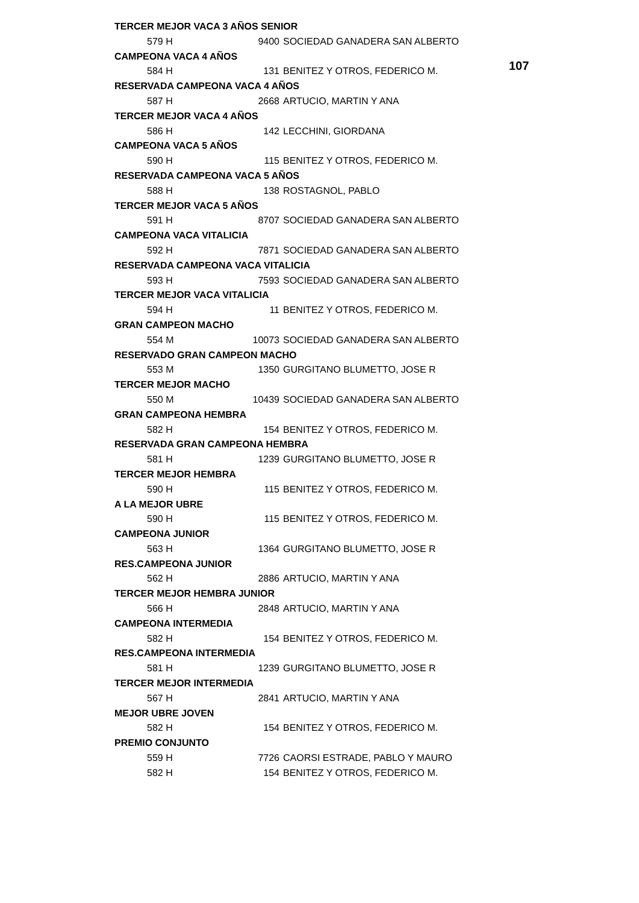107
| TERCER MEJOR VACA 3 AÑOS SENIOR | | | | |
| 579 H | | | 9400 | SOCIEDAD GANADERA SAN ALBERTO |
| CAMPEONA VACA 4 AÑOS | | | | |
| 584 H | | | 131 | BENITEZ Y OTROS, FEDERICO M. |
| RESERVADA CAMPEONA VACA 4 AÑOS | | | | |
| 587 H | | | 2668 | ARTUCIO, MARTIN Y ANA |
| TERCER MEJOR VACA 4 AÑOS | | | | |
| 586 H | | | 142 | LECCHINI, GIORDANA |
| CAMPEONA VACA 5 AÑOS | | | | |
| 590 H | | | 115 | BENITEZ Y OTROS, FEDERICO M. |
| RESERVADA CAMPEONA VACA 5 AÑOS | | | | |
| 588 H | | | 138 | ROSTAGNOL, PABLO |
| TERCER MEJOR VACA 5 AÑOS | | | | |
| 591 H | | | 8707 | SOCIEDAD GANADERA SAN ALBERTO |
| CAMPEONA VACA VITALICIA | | | | |
| 592 H | | | 7871 | SOCIEDAD GANADERA SAN ALBERTO |
| RESERVADA CAMPEONA VACA VITALICIA | | | | |
| 593 H | | | 7593 | SOCIEDAD GANADERA SAN ALBERTO |
| TERCER MEJOR VACA VITALICIA | | | | |
| 594 H | | | 11 | BENITEZ Y OTROS, FEDERICO M. |
| GRAN CAMPEON MACHO | | | | |
| 554 M | | | 10073 | SOCIEDAD GANADERA SAN ALBERTO |
| RESERVADO GRAN CAMPEON MACHO | | | | |
| 553 M | | | 1350 | GURGITANO BLUMETTO, JOSE R |
| TERCER MEJOR MACHO | | | | |
| 550 M | | | 10439 | SOCIEDAD GANADERA SAN ALBERTO |
| GRAN CAMPEONA HEMBRA | | | | |
| 582 H | | | 154 | BENITEZ Y OTROS, FEDERICO M. |
| RESERVADA GRAN CAMPEONA HEMBRA | | | | |
| 581 H | | | 1239 | GURGITANO BLUMETTO, JOSE R |
| TERCER MEJOR HEMBRA | | | | |
| 590 H | | | 115 | BENITEZ Y OTROS, FEDERICO M. |
| A LA MEJOR UBRE | | | | |
| 590 H | | | 115 | BENITEZ Y OTROS, FEDERICO M. |
| CAMPEONA JUNIOR | | | | |
| 563 H | | | 1364 | GURGITANO BLUMETTO, JOSE R |
| RES.CAMPEONA JUNIOR | | | | |
| 562 H | | | 2886 | ARTUCIO, MARTIN Y ANA |
| TERCER MEJOR HEMBRA JUNIOR | | | | |
| 566 H | | | 2848 | ARTUCIO, MARTIN Y ANA |
| CAMPEONA INTERMEDIA | | | | |
| 582 H | | | 154 | BENITEZ Y OTROS, FEDERICO M. |
| RES.CAMPEONA INTERMEDIA | | | | |
| 581 H | | | 1239 | GURGITANO BLUMETTO, JOSE R |
| TERCER MEJOR INTERMEDIA | | | | |
| 567 H | | | 2841 | ARTUCIO, MARTIN Y ANA |
| MEJOR UBRE JOVEN | | | | |
| 582 H | | | 154 | BENITEZ Y OTROS, FEDERICO M. |
| PREMIO CONJUNTO | | | | |
| 559 H | | | 7726 | CAORSI ESTRADE, PABLO Y MAURO |
| 582 H | | | 154 | BENITEZ Y OTROS, FEDERICO M. |